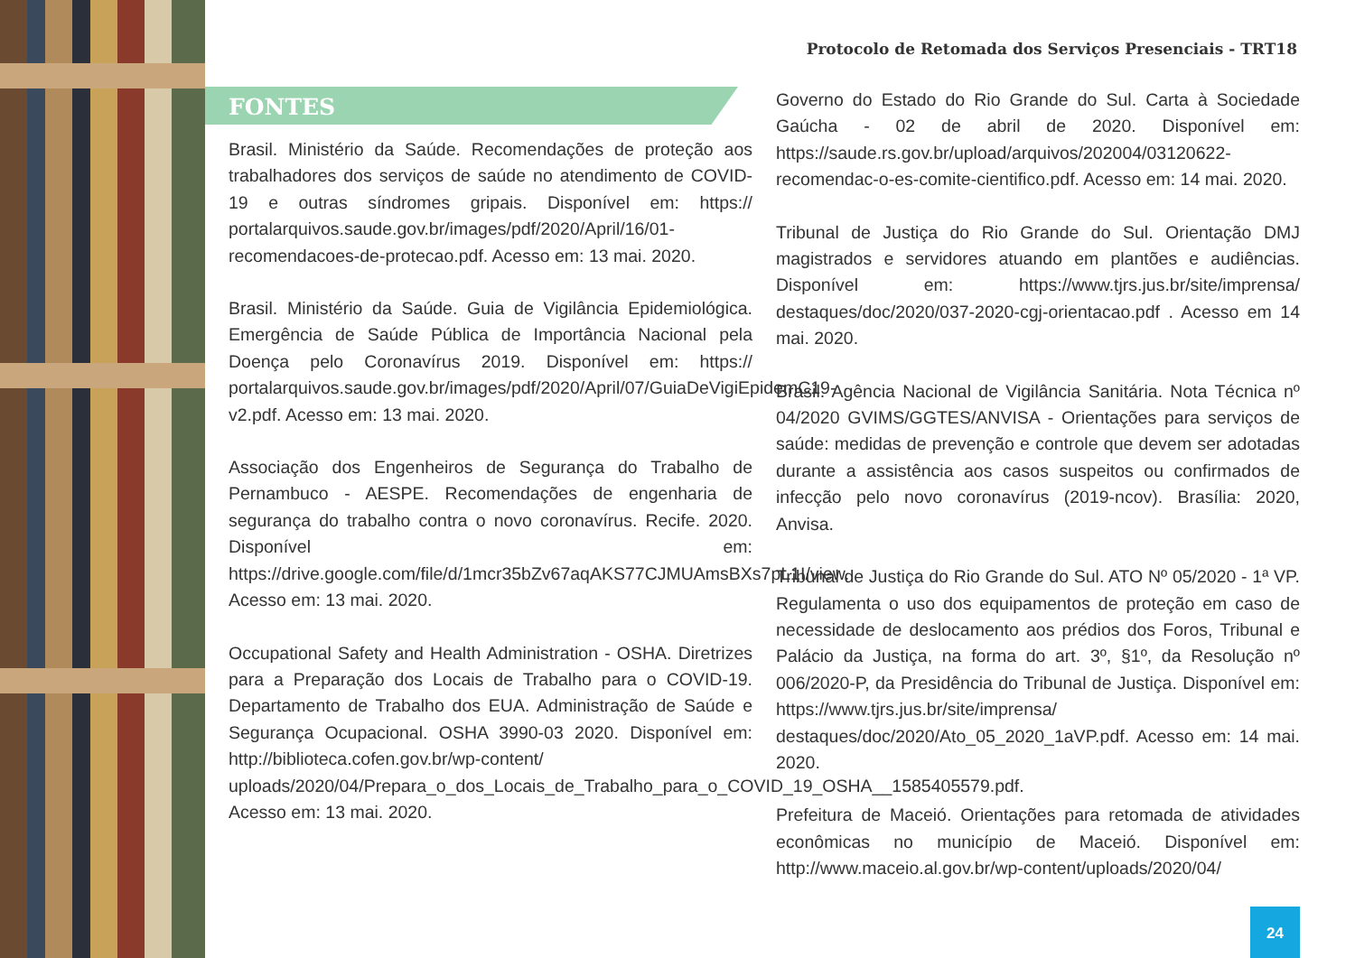Protocolo de Retomada dos Serviços Presenciais - TRT18
FONTES
Brasil. Ministério da Saúde. Recomendações de proteção aos trabalhadores dos serviços de saúde no atendimento de COVID-19 e outras síndromes gripais. Disponível em: https:// portalarquivos.saude.gov.br/images/pdf/2020/April/16/01-recomendacoes-de-protecao.pdf. Acesso em: 13 mai. 2020.
Brasil. Ministério da Saúde. Guia de Vigilância Epidemiológica. Emergência de Saúde Pública de Importância Nacional pela Doença pelo Coronavírus 2019. Disponível em: https:// portalarquivos.saude.gov.br/images/pdf/2020/April/07/GuiaDeVigiEpidemC19-v2.pdf. Acesso em: 13 mai. 2020.
Associação dos Engenheiros de Segurança do Trabalho de Pernambuco - AESPE. Recomendações de engenharia de segurança do trabalho contra o novo coronavírus. Recife. 2020. Disponível em: https://drive.google.com/file/d/1mcr35bZv67aqAKS77CJMUAmsBXs7pL1I/view. Acesso em: 13 mai. 2020.
Occupational Safety and Health Administration - OSHA. Diretrizes para a Preparação dos Locais de Trabalho para o COVID-19. Departamento de Trabalho dos EUA. Administração de Saúde e Segurança Ocupacional. OSHA 3990-03 2020. Disponível em: http://biblioteca.cofen.gov.br/wp-content/ uploads/2020/04/Prepara_o_dos_Locais_de_Trabalho_para_o_COVID_19_OSHA__1585405579.pdf. Acesso em: 13 mai. 2020.
Governo do Estado do Rio Grande do Sul. Carta à Sociedade Gaúcha - 02 de abril de 2020. Disponível em: https://saude.rs.gov.br/upload/arquivos/202004/03120622-recomendac-o-es-comite-cientifico.pdf. Acesso em: 14 mai. 2020.
Tribunal de Justiça do Rio Grande do Sul. Orientação DMJ magistrados e servidores atuando em plantões e audiências. Disponível em: https://www.tjrs.jus.br/site/imprensa/ destaques/doc/2020/037-2020-cgj-orientacao.pdf . Acesso em 14 mai. 2020.
Brasil. Agência Nacional de Vigilância Sanitária. Nota Técnica nº 04/2020 GVIMS/GGTES/ANVISA - Orientações para serviços de saúde: medidas de prevenção e controle que devem ser adotadas durante a assistência aos casos suspeitos ou confirmados de infecção pelo novo coronavírus (2019-ncov). Brasília: 2020, Anvisa.
Tribunal de Justiça do Rio Grande do Sul. ATO Nº 05/2020 - 1ª VP. Regulamenta o uso dos equipamentos de proteção em caso de necessidade de deslocamento aos prédios dos Foros, Tribunal e Palácio da Justiça, na forma do art. 3º, §1º, da Resolução nº 006/2020-P, da Presidência do Tribunal de Justiça. Disponível em: https://www.tjrs.jus.br/site/imprensa/ destaques/doc/2020/Ato_05_2020_1aVP.pdf. Acesso em: 14 mai. 2020.
Prefeitura de Maceió. Orientações para retomada de atividades econômicas no município de Maceió. Disponível em: http://www.maceio.al.gov.br/wp-content/uploads/2020/04/
24